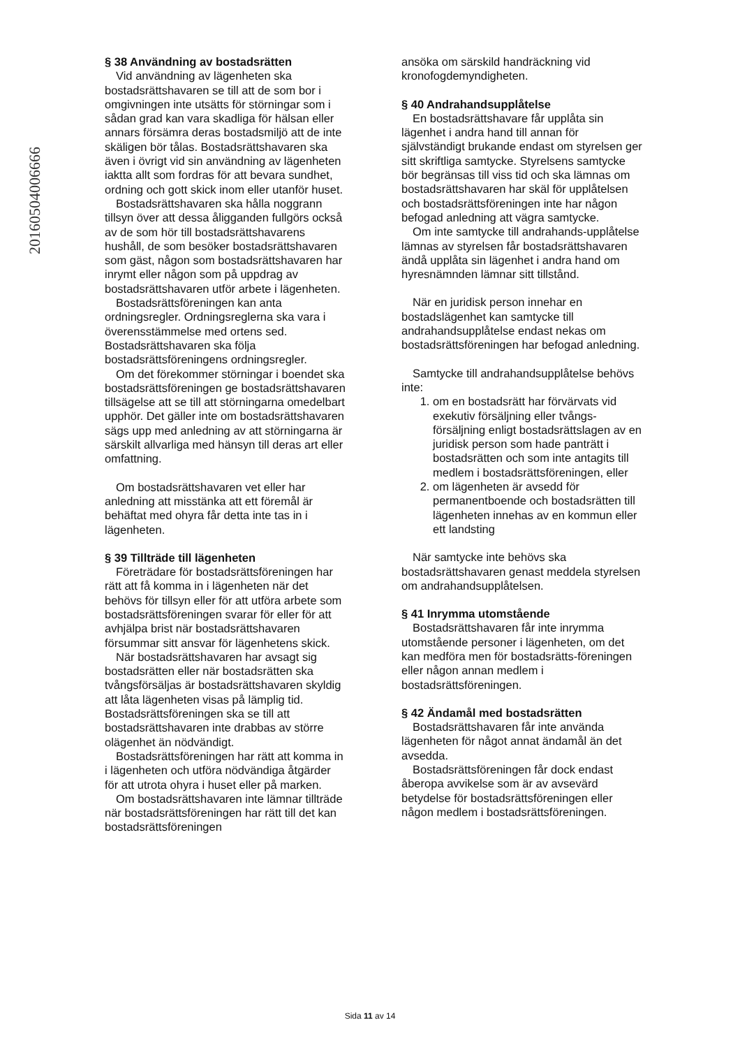20160504006666
§ 38 Användning av bostadsrätten
Vid användning av lägenheten ska bostadsrättshavaren se till att de som bor i omgivningen inte utsätts för störningar som i sådan grad kan vara skadliga för hälsan eller annars försämra deras bostadsmiljö att de inte skäligen bör tålas. Bostadsrättshavaren ska även i övrigt vid sin användning av lägenheten iaktta allt som fordras för att bevara sundhet, ordning och gott skick inom eller utanför huset.
Bostadsrättshavaren ska hålla noggrann tillsyn över att dessa åligganden fullgörs också av de som hör till bostadsrättshavarens hushåll, de som besöker bostadsrättshavaren som gäst, någon som bostadsrättshavaren har inrymt eller någon som på uppdrag av bostadsrättshavaren utför arbete i lägenheten.
Bostadsrättsföreningen kan anta ordningsregler. Ordningsreglerna ska vara i överensstämmelse med ortens sed. Bostadsrättshavaren ska följa bostadsrättsföreningens ordningsregler.
Om det förekommer störningar i boendet ska bostadsrättsföreningen ge bostadsrättshavaren tillsägelse att se till att störningarna omedelbart upphör. Det gäller inte om bostadsrättshavaren sägs upp med anledning av att störningarna är särskilt allvarliga med hänsyn till deras art eller omfattning.
Om bostadsrättshavaren vet eller har anledning att misstänka att ett föremål är behäftat med ohyra får detta inte tas in i lägenheten.
§ 39 Tillträde till lägenheten
Företrädare för bostadsrättsföreningen har rätt att få komma in i lägenheten när det behövs för tillsyn eller för att utföra arbete som bostadsrättsföreningen svarar för eller för att avhjälpa brist när bostadsrättshavaren försummar sitt ansvar för lägenhetens skick.
När bostadsrättshavaren har avsagt sig bostadsrätten eller när bostadsrätten ska tvångsförsäljas är bostadsrättshavaren skyldig att låta lägenheten visas på lämplig tid. Bostadsrättsföreningen ska se till att bostadsrättshavaren inte drabbas av större olägenhet än nödvändigt.
Bostadsrättsföreningen har rätt att komma in i lägenheten och utföra nödvändiga åtgärder för att utrota ohyra i huset eller på marken.
Om bostadsrättshavaren inte lämnar tillträde när bostadsrättsföreningen har rätt till det kan bostadsrättsföreningen
ansöka om särskild handräckning vid kronofogdemyndigheten.
§ 40 Andrahandsupplåtelse
En bostadsrättshavare får upplåta sin lägenhet i andra hand till annan för självständigt brukande endast om styrelsen ger sitt skriftliga samtycke. Styrelsens samtycke bör begränsas till viss tid och ska lämnas om bostadsrättshavaren har skäl för upplåtelsen och bostadsrättsföreningen inte har någon befogad anledning att vägra samtycke.
Om inte samtycke till andrahands-upplåtelse lämnas av styrelsen får bostadsrättshavaren ändå upplåta sin lägenhet i andra hand om hyresnämnden lämnar sitt tillstånd.
När en juridisk person innehar en bostadslägenhet kan samtycke till andrahandsupplåtelse endast nekas om bostadsrättsföreningen har befogad anledning.
Samtycke till andrahandsupplåtelse behövs inte:
1. om en bostadsrätt har förvärvats vid exekutiv försäljning eller tvångs-försäljning enligt bostadsrättslagen av en juridisk person som hade panträtt i bostadsrätten och som inte antagits till medlem i bostadsrättsföreningen, eller
2. om lägenheten är avsedd för permanentboende och bostadsrätten till lägenheten innehas av en kommun eller ett landsting
När samtycke inte behövs ska bostadsrättshavaren genast meddela styrelsen om andrahandsupplåtelsen.
§ 41 Inrymma utomstående
Bostadsrättshavaren får inte inrymma utomstående personer i lägenheten, om det kan medföra men för bostadsrätts-föreningen eller någon annan medlem i bostadsrättsföreningen.
§ 42 Ändamål med bostadsrätten
Bostadsrättshavaren får inte använda lägenheten för något annat ändamål än det avsedda.
Bostadsrättsföreningen får dock endast åberopa avvikelse som är av avsevärd betydelse för bostadsrättsföreningen eller någon medlem i bostadsrättsföreningen.
Sida 11 av 14